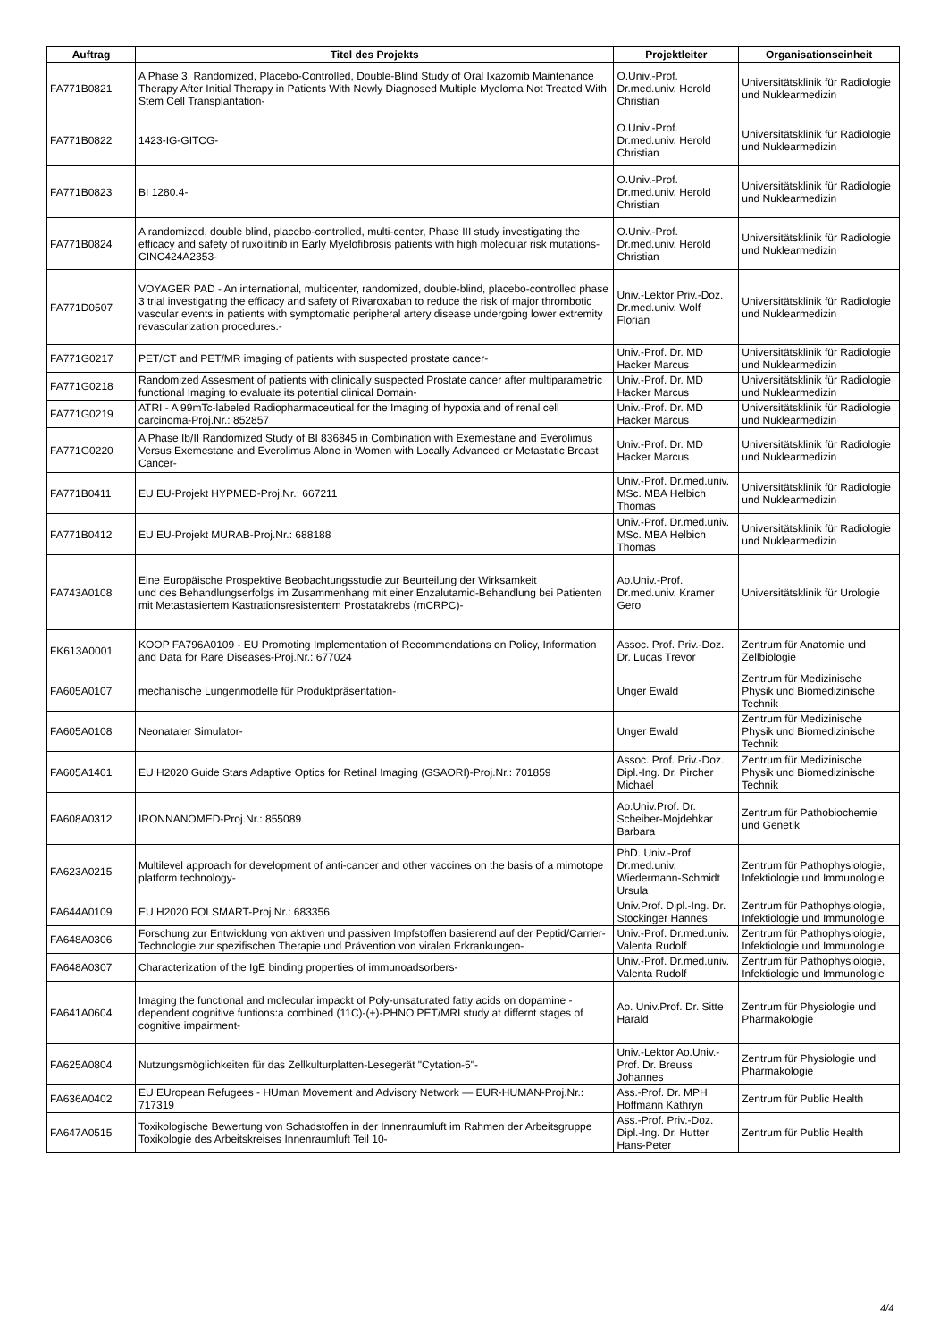| Auftrag | Titel des Projekts | Projektleiter | Organisationseinheit |
| --- | --- | --- | --- |
| FA771B0821 | A Phase 3, Randomized, Placebo-Controlled, Double-Blind Study of Oral Ixazomib Maintenance Therapy After Initial Therapy in Patients With Newly Diagnosed Multiple Myeloma Not Treated With Stem Cell Transplantation- | O.Univ.-Prof. Dr.med.univ. Herold Christian | Universitätsklinik für Radiologie und Nuklearmedizin |
| FA771B0822 | 1423-IG-GITCG- | O.Univ.-Prof. Dr.med.univ. Herold Christian | Universitätsklinik für Radiologie und Nuklearmedizin |
| FA771B0823 | BI 1280.4- | O.Univ.-Prof. Dr.med.univ. Herold Christian | Universitätsklinik für Radiologie und Nuklearmedizin |
| FA771B0824 | A randomized, double blind, placebo-controlled, multi-center, Phase III study investigating the efficacy and safety of ruxolitinib in Early Myelofibrosis patients with high molecular risk mutations- CINC424A2353- | O.Univ.-Prof. Dr.med.univ. Herold Christian | Universitätsklinik für Radiologie und Nuklearmedizin |
| FA771D0507 | VOYAGER PAD - An international, multicenter, randomized, double-blind, placebo-controlled phase 3 trial investigating the efficacy and safety of Rivaroxaban to reduce the risk of major thrombotic vascular events in patients with symptomatic peripheral artery disease undergoing lower extremity revascularization procedures.- | Univ.-Lektor Priv.-Doz. Dr.med.univ. Wolf Florian | Universitätsklinik für Radiologie und Nuklearmedizin |
| FA771G0217 | PET/CT and PET/MR imaging of patients with suspected prostate cancer- | Univ.-Prof. Dr. MD Hacker Marcus | Universitätsklinik für Radiologie und Nuklearmedizin |
| FA771G0218 | Randomized Assesment of patients with clinically suspected Prostate cancer after multiparametric functional Imaging to evaluate its potential clinical Domain- | Univ.-Prof. Dr. MD Hacker Marcus | Universitätsklinik für Radiologie und Nuklearmedizin |
| FA771G0219 | ATRI - A 99mTc-labeled Radiopharmaceutical for the Imaging of hypoxia and of renal cell carcinoma-Proj.Nr.: 852857 | Univ.-Prof. Dr. MD Hacker Marcus | Universitätsklinik für Radiologie und Nuklearmedizin |
| FA771G0220 | A Phase Ib/II Randomized Study of BI 836845 in Combination with Exemestane and Everolimus Versus Exemestane and Everolimus Alone in Women with Locally Advanced or Metastatic Breast Cancer- | Univ.-Prof. Dr. MD Hacker Marcus | Universitätsklinik für Radiologie und Nuklearmedizin |
| FA771B0411 | EU EU-Projekt HYPMED-Proj.Nr.: 667211 | Univ.-Prof. Dr.med.univ. MSc. MBA Helbich Thomas | Universitätsklinik für Radiologie und Nuklearmedizin |
| FA771B0412 | EU EU-Projekt MURAB-Proj.Nr.: 688188 | Univ.-Prof. Dr.med.univ. MSc. MBA Helbich Thomas | Universitätsklinik für Radiologie und Nuklearmedizin |
| FA743A0108 | Eine Europäische Prospektive Beobachtungsstudie zur Beurteilung der Wirksamkeit und des Behandlungserfolgs im Zusammenhang mit einer Enzalutamid-Behandlung bei Patienten mit Metastasiertem Kastrationsresistentem Prostatakrebs (mCRPC)- | Ao.Univ.-Prof. Dr.med.univ. Kramer Gero | Universitätsklinik für Urologie |
| FK613A0001 | KOOP FA796A0109 - EU Promoting Implementation of Recommendations on Policy, Information and Data for Rare Diseases-Proj.Nr.: 677024 | Assoc. Prof. Priv.-Doz. Dr. Lucas Trevor | Zentrum für Anatomie und Zellbiologie |
| FA605A0107 | mechanische Lungenmodelle für Produktpräsentation- | Unger Ewald | Zentrum für Medizinische Physik und Biomedizinische Technik |
| FA605A0108 | Neonataler Simulator- | Unger Ewald | Zentrum für Medizinische Physik und Biomedizinische Technik |
| FA605A1401 | EU H2020 Guide Stars Adaptive Optics for Retinal Imaging (GSAORI)-Proj.Nr.: 701859 | Assoc. Prof. Priv.-Doz. Dipl.-Ing. Dr. Pircher Michael | Zentrum für Medizinische Physik und Biomedizinische Technik |
| FA608A0312 | IRONNANOMED-Proj.Nr.: 855089 | Ao.Univ.Prof. Dr. Scheiber-Mojdehkar Barbara | Zentrum für Pathobiochemie und Genetik |
| FA623A0215 | Multilevel approach for development of anti-cancer and other vaccines on the basis of a mimotope platform technology- | PhD. Univ.-Prof. Dr.med.univ. Wiedermann-Schmidt Ursula | Zentrum für Pathophysiologie, Infektiologie und Immunologie |
| FA644A0109 | EU H2020 FOLSMART-Proj.Nr.: 683356 | Univ.Prof. Dipl.-Ing. Dr. Stockinger Hannes | Zentrum für Pathophysiologie, Infektiologie und Immunologie |
| FA648A0306 | Forschung zur Entwicklung von aktiven und passiven Impfstoffen basierend auf der Peptid/Carrier-Technologie zur spezifischen Therapie und Prävention von viralen Erkrankungen- | Univ.-Prof. Dr.med.univ. Valenta Rudolf | Zentrum für Pathophysiologie, Infektiologie und Immunologie |
| FA648A0307 | Characterization of the IgE binding properties of immunoadsorbers- | Univ.-Prof. Dr.med.univ. Valenta Rudolf | Zentrum für Pathophysiologie, Infektiologie und Immunologie |
| FA641A0604 | Imaging the functional and molecular impackt of Poly-unsaturated fatty acids on dopamine -dependent cognitive funtions:a combined (11C)-(+)-PHNO PET/MRI study at differnt stages of cognitive impairment- | Ao. Univ.Prof. Dr. Sitte Harald | Zentrum für Physiologie und Pharmakologie |
| FA625A0804 | Nutzungsmöglichkeiten für das Zellkulturplatten-Lesegerät "Cytation-5"- | Univ.-Lektor Ao.Univ.-Prof. Dr. Breuss Johannes | Zentrum für Physiologie und Pharmakologie |
| FA636A0402 | EU EUropean Refugees - HUman Movement and Advisory Network — EUR-HUMAN-Proj.Nr.: 717319 | Ass.-Prof. Dr. MPH Hoffmann Kathryn | Zentrum für Public Health |
| FA647A0515 | Toxikologische Bewertung von Schadstoffen in der Innenraumluft im Rahmen der Arbeitsgruppe Toxikologie des Arbeitskreises Innenraumluft Teil 10- | Ass.-Prof. Priv.-Doz. Dipl.-Ing. Dr. Hutter Hans-Peter | Zentrum für Public Health |
4/4